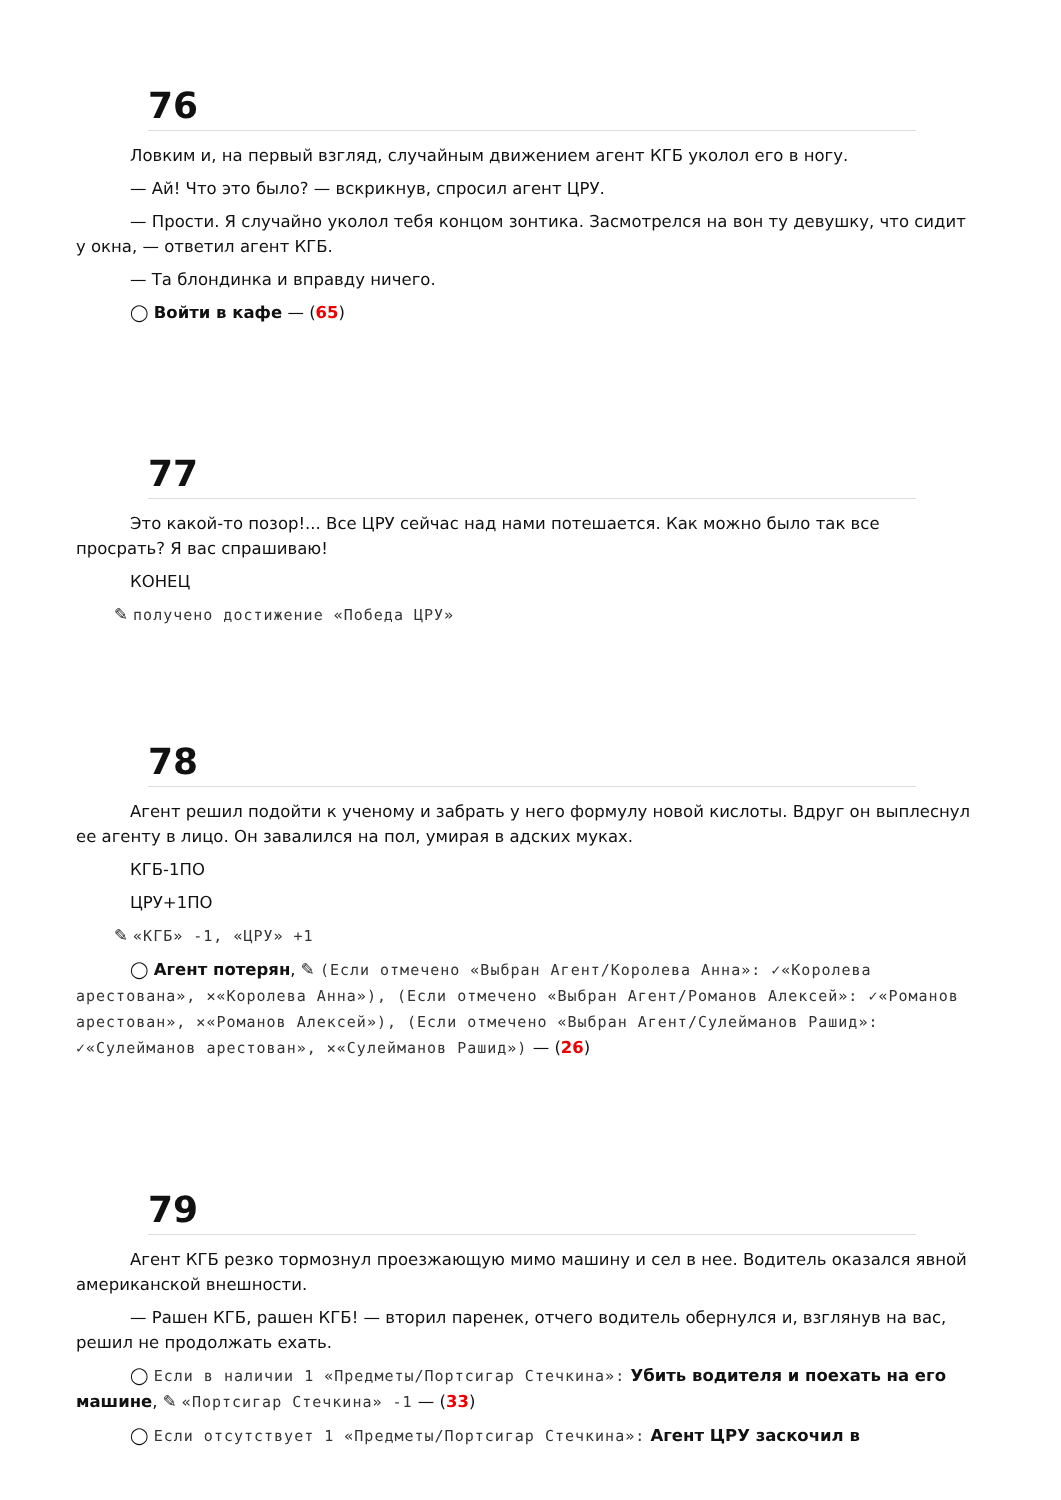76
Ловким и, на первый взгляд, случайным движением агент КГБ уколол его в ногу.
— Ай! Что это было? — вскрикнув, спросил агент ЦРУ.
— Прости. Я случайно уколол тебя концом зонтика. Засмотрелся на вон ту девушку, что сидит у окна, — ответил агент КГБ.
— Та блондинка и вправду ничего.
◯ Войти в кафе — (65)
77
Это какой-то позор!... Все ЦРУ сейчас над нами потешается. Как можно было так все просрать? Я вас спрашиваю!
КОНЕЦ
✎ получено достижение «Победа ЦРУ»
78
Агент решил подойти к ученому и забрать у него формулу новой кислоты. Вдруг он выплеснул ее агенту в лицо. Он завалился на пол, умирая в адских муках.
КГБ-1ПО
ЦРУ+1ПО
✎ «КГБ» -1, «ЦРУ» +1
◯ Агент потерян, ✎ (Если отмечено «Выбран Агент/Королева Анна»: ✓«Королева арестована», ✕«Королева Анна»), (Если отмечено «Выбран Агент/Романов Алексей»: ✓«Романов арестован», ✕«Романов Алексей»), (Если отмечено «Выбран Агент/Сулейманов Рашид»: ✓«Сулейманов арестован», ✕«Сулейманов Рашид») — (26)
79
Агент КГБ резко тормознул проезжающую мимо машину и сел в нее. Водитель оказался явной американской внешности.
— Рашен КГБ, рашен КГБ! — вторил паренек, отчего водитель обернулся и, взглянув на вас, решил не продолжать ехать.
◯ Если в наличии 1 «Предметы/Портсигар Стечкина»: Убить водителя и поехать на его машине, ✎ «Портсигар Стечкина» -1 — (33)
◯ Если отсутствует 1 «Предметы/Портсигар Стечкина»: Агент ЦРУ заскочил в